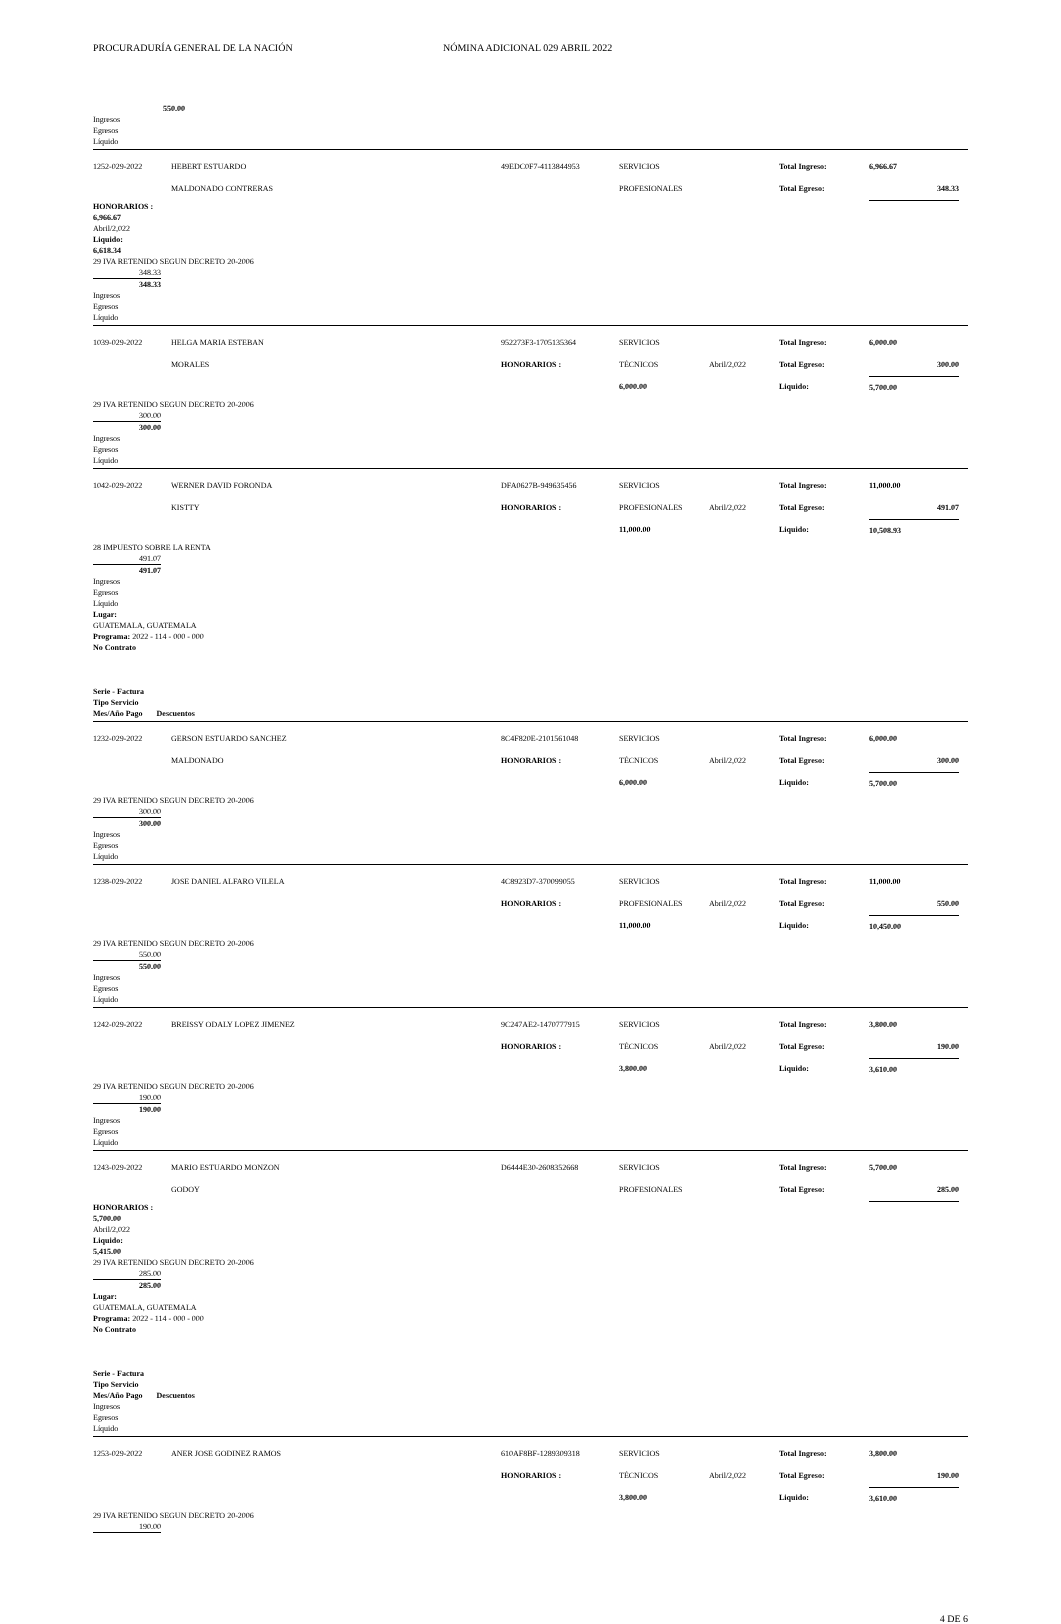PROCURADURÍA GENERAL DE LA NACIÓN NÓMINA ADICIONAL 029 ABRIL 2022
550.00
Ingresos
Egresos
Líquido
1252-029-2022 HEBERT ESTUARDO 49EDC0F7-4113844953 SERVICIOS Total Ingreso: 6,966.67
MALDONADO CONTRERAS PROFESIONALES Total Egreso: 348.33
HONORARIOS :
6,966.67
Abril/2,022
Liquido:
6,618.34
29 IVA RETENIDO SEGUN DECRETO 20-2006
348.33
348.33
Ingresos
Egresos
Líquido
1039-029-2022 HELGA MARIA ESTEBAN 952273F3-1705135364 SERVICIOS Total Ingreso: 6,000.00
MORALES HONORARIOS : TÉCNICOS
6,000.00 Abril/2,022 Total Egreso:
Liquido: 300.00
5,700.00
29 IVA RETENIDO SEGUN DECRETO 20-2006
300.00
300.00
Ingresos
Egresos
Líquido
1042-029-2022 WERNER DAVID FORONDA DFA0627B-949635456 SERVICIOS Total Ingreso: 11,000.00
KISTTY HONORARIOS : PROFESIONALES
11,000.00 Abril/2,022 Total Egreso:
Liquido: 491.07
10,508.93
28 IMPUESTO SOBRE LA RENTA
491.07
491.07
Ingresos
Egresos
Líquido
Lugar:
GUATEMALA, GUATEMALA
Programa: 2022 - 114 - 000 - 000
No Contrato
Serie - Factura
Tipo Servicio
Mes/Año Pago Descuentos
1232-029-2022 GERSON ESTUARDO SANCHEZ 8C4F820E-2101561048 SERVICIOS Total Ingreso: 6,000.00
MALDONADO HONORARIOS : TÉCNICOS
6,000.00 Abril/2,022 Total Egreso:
Liquido: 300.00
5,700.00
29 IVA RETENIDO SEGUN DECRETO 20-2006
300.00
300.00
Ingresos
Egresos
Líquido
1238-029-2022 JOSE DANIEL ALFARO VILELA 4C8923D7-370099055 SERVICIOS Total Ingreso: 11,000.00
HONORARIOS : PROFESIONALES
11,000.00 Abril/2,022 Total Egreso:
Liquido: 550.00
10,450.00
29 IVA RETENIDO SEGUN DECRETO 20-2006
550.00
550.00
Ingresos
Egresos
Líquido
1242-029-2022 BREISSY ODALY LOPEZ JIMENEZ 9C247AE2-1470777915 SERVICIOS Total Ingreso: 3,800.00
HONORARIOS : TÉCNICOS
3,800.00 Abril/2,022 Total Egreso:
Liquido: 190.00
3,610.00
29 IVA RETENIDO SEGUN DECRETO 20-2006
190.00
190.00
Ingresos
Egresos
Líquido
1243-029-2022 MARIO ESTUARDO MONZON D6444E30-2608352668 SERVICIOS Total Ingreso: 5,700.00
GODOY PROFESIONALES Total Egreso: 285.00
HONORARIOS :
5,700.00
Abril/2,022
Liquido:
5,415.00
29 IVA RETENIDO SEGUN DECRETO 20-2006
285.00
285.00
Lugar:
GUATEMALA, GUATEMALA
Programa: 2022 - 114 - 000 - 000
No Contrato
Serie - Factura
Tipo Servicio
Mes/Año Pago Descuentos
Ingresos
Egresos
Líquido
1253-029-2022 ANER JOSE GODINEZ RAMOS 610AF8BF-1289309318 SERVICIOS Total Ingreso: 3,800.00
HONORARIOS : TÉCNICOS
3,800.00 Abril/2,022 Total Egreso:
Liquido: 190.00
3,610.00
29 IVA RETENIDO SEGUN DECRETO 20-2006
190.00
4 DE 6